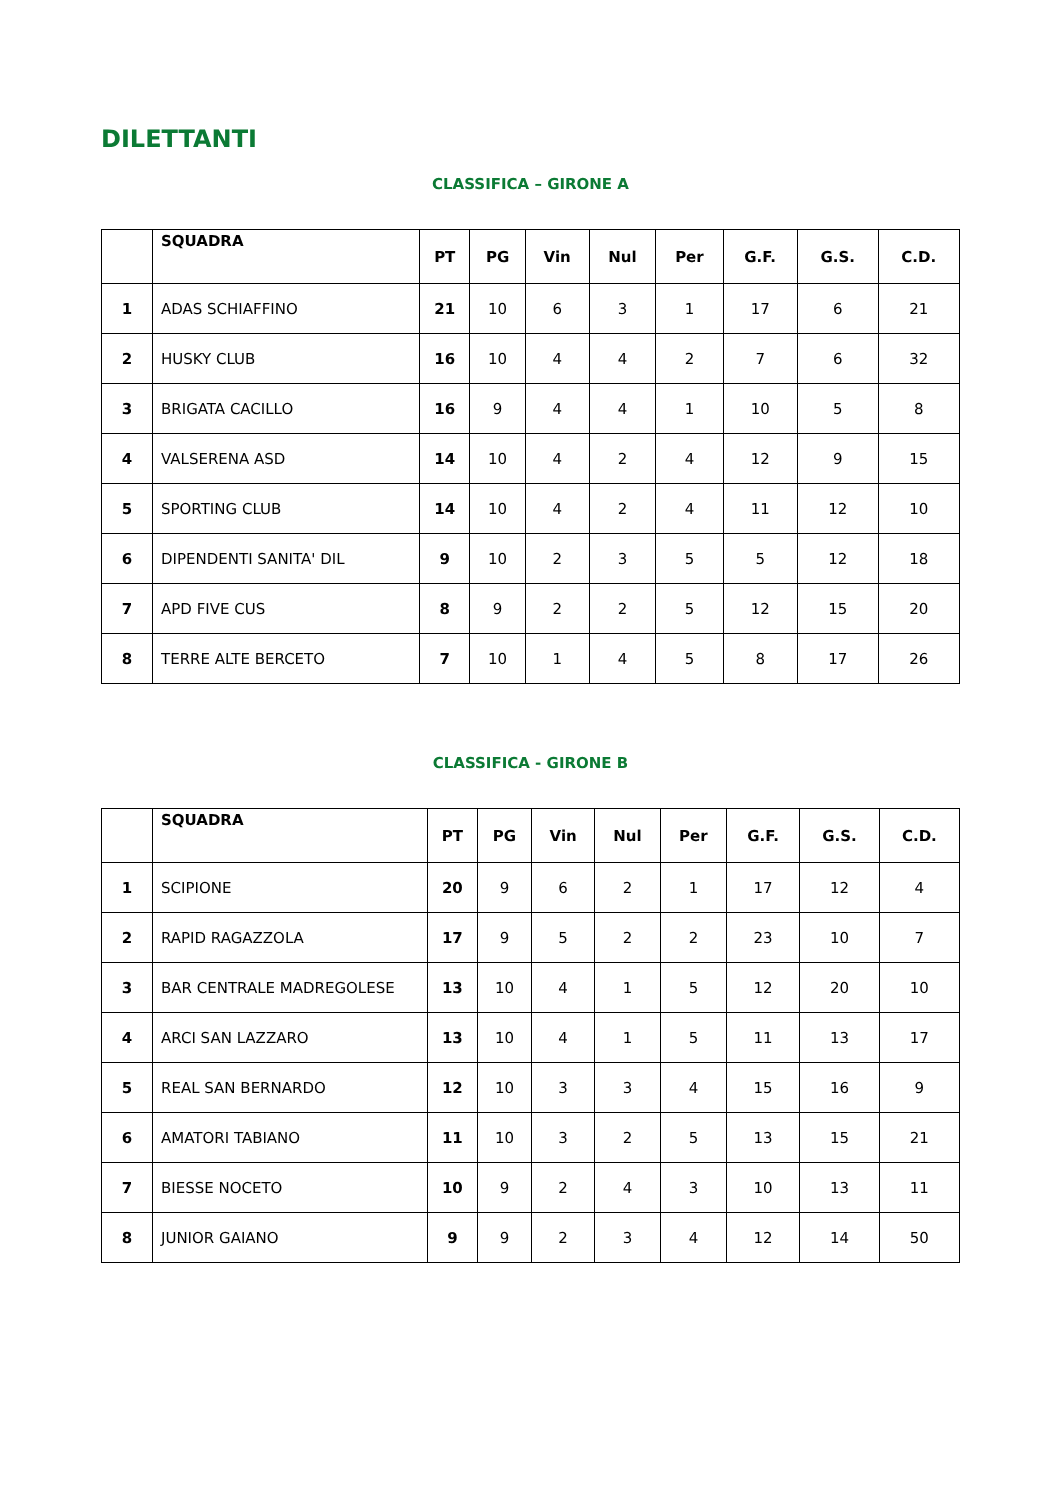DILETTANTI
CLASSIFICA – GIRONE A
| | SQUADRA | PT | PG | Vin | Nul | Per | G.F. | G.S. | C.D. |
| --- | --- | --- | --- | --- | --- | --- | --- | --- | --- |
| 1 | ADAS SCHIAFFINO | 21 | 10 | 6 | 3 | 1 | 17 | 6 | 21 |
| 2 | HUSKY CLUB | 16 | 10 | 4 | 4 | 2 | 7 | 6 | 32 |
| 3 | BRIGATA CACILLO | 16 | 9 | 4 | 4 | 1 | 10 | 5 | 8 |
| 4 | VALSERENA ASD | 14 | 10 | 4 | 2 | 4 | 12 | 9 | 15 |
| 5 | SPORTING CLUB | 14 | 10 | 4 | 2 | 4 | 11 | 12 | 10 |
| 6 | DIPENDENTI SANITA' DIL | 9 | 10 | 2 | 3 | 5 | 5 | 12 | 18 |
| 7 | APD FIVE CUS | 8 | 9 | 2 | 2 | 5 | 12 | 15 | 20 |
| 8 | TERRE ALTE BERCETO | 7 | 10 | 1 | 4 | 5 | 8 | 17 | 26 |
CLASSIFICA - GIRONE B
| | SQUADRA | PT | PG | Vin | Nul | Per | G.F. | G.S. | C.D. |
| --- | --- | --- | --- | --- | --- | --- | --- | --- | --- |
| 1 | SCIPIONE | 20 | 9 | 6 | 2 | 1 | 17 | 12 | 4 |
| 2 | RAPID RAGAZZOLA | 17 | 9 | 5 | 2 | 2 | 23 | 10 | 7 |
| 3 | BAR CENTRALE MADREGOLESE | 13 | 10 | 4 | 1 | 5 | 12 | 20 | 10 |
| 4 | ARCI SAN LAZZARO | 13 | 10 | 4 | 1 | 5 | 11 | 13 | 17 |
| 5 | REAL SAN BERNARDO | 12 | 10 | 3 | 3 | 4 | 15 | 16 | 9 |
| 6 | AMATORI TABIANO | 11 | 10 | 3 | 2 | 5 | 13 | 15 | 21 |
| 7 | BIESSE NOCETO | 10 | 9 | 2 | 4 | 3 | 10 | 13 | 11 |
| 8 | JUNIOR GAIANO | 9 | 9 | 2 | 3 | 4 | 12 | 14 | 50 |